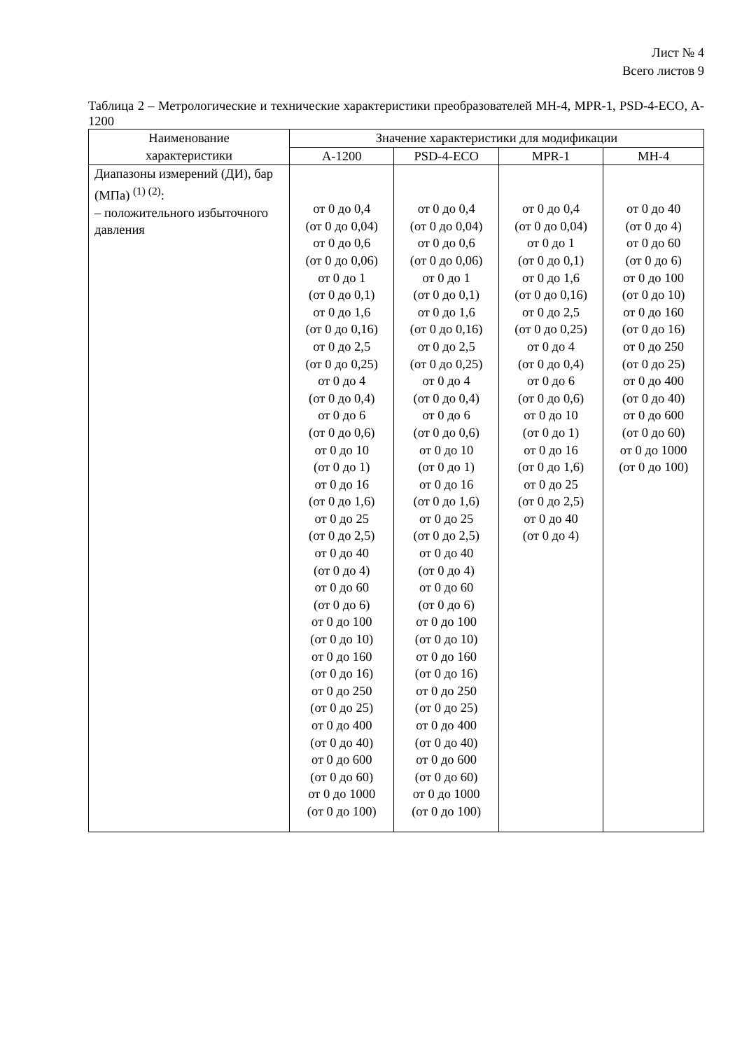Лист № 4
Всего листов 9
Таблица 2 – Метрологические и технические характеристики преобразователей MH-4, MPR-1, PSD-4-ECO, A-1200
| Наименование характеристики | Значение характеристики для модификации | | | |
| --- | --- | --- | --- | --- |
| | A-1200 | PSD-4-ECO | MPR-1 | MH-4 |
| Диапазоны измерений (ДИ), бар (МПа) <sup>(1) (2)</sup>: – положительного избыточного давления | от 0 до 0,4 (от 0 до 0,04) от 0 до 0,6 (от 0 до 0,06) от 0 до 1 (от 0 до 0,1) от 0 до 1,6 (от 0 до 0,16) от 0 до 2,5 (от 0 до 0,25) от 0 до 4 (от 0 до 0,4) от 0 до 6 (от 0 до 0,6) от 0 до 10 (от 0 до 1) от 0 до 16 (от 0 до 1,6) от 0 до 25 (от 0 до 2,5) от 0 до 40 (от 0 до 4) от 0 до 60 (от 0 до 6) от 0 до 100 (от 0 до 10) от 0 до 160 (от 0 до 16) от 0 до 250 (от 0 до 25) от 0 до 400 (от 0 до 40) от 0 до 600 (от 0 до 60) от 0 до 1000 (от 0 до 100) | от 0 до 0,4 (от 0 до 0,04) от 0 до 0,6 (от 0 до 0,06) от 0 до 1 (от 0 до 0,1) от 0 до 1,6 (от 0 до 0,16) от 0 до 2,5 (от 0 до 0,25) от 0 до 4 (от 0 до 0,4) от 0 до 6 (от 0 до 0,6) от 0 до 10 (от 0 до 1) от 0 до 16 (от 0 до 1,6) от 0 до 25 (от 0 до 2,5) от 0 до 40 (от 0 до 4) от 0 до 60 (от 0 до 6) от 0 до 100 (от 0 до 10) от 0 до 160 (от 0 до 16) от 0 до 250 (от 0 до 25) от 0 до 400 (от 0 до 40) от 0 до 600 (от 0 до 60) от 0 до 1000 (от 0 до 100) | от 0 до 0,4 (от 0 до 0,04) от 0 до 1 (от 0 до 0,1) от 0 до 1,6 (от 0 до 0,16) от 0 до 2,5 (от 0 до 0,25) от 0 до 4 (от 0 до 0,4) от 0 до 6 (от 0 до 0,6) от 0 до 10 (от 0 до 1) от 0 до 16 (от 0 до 1,6) от 0 до 25 (от 0 до 2,5) от 0 до 40 (от 0 до 4) | от 0 до 40 (от 0 до 4) от 0 до 60 (от 0 до 6) от 0 до 100 (от 0 до 10) от 0 до 160 (от 0 до 16) от 0 до 250 (от 0 до 25) от 0 до 400 (от 0 до 40) от 0 до 600 (от 0 до 60) от 0 до 1000 (от 0 до 100) |